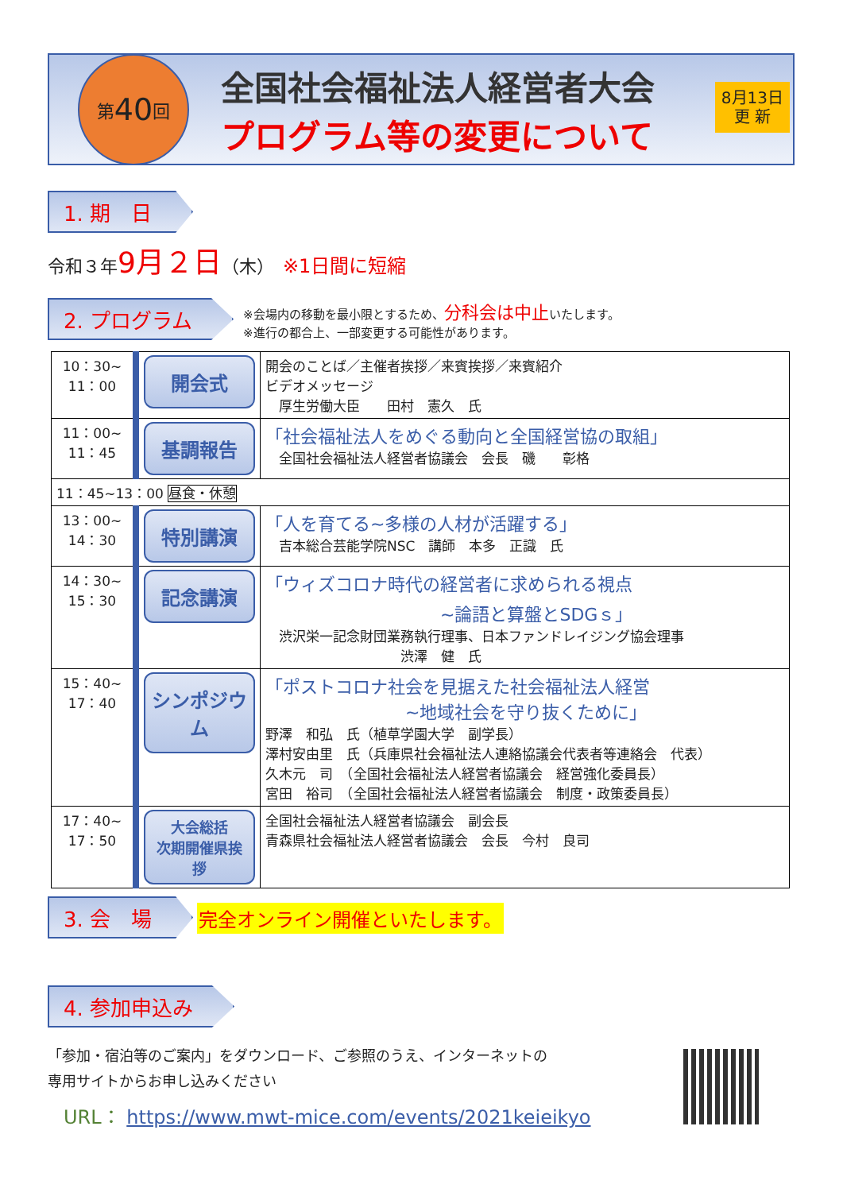第 40 回
全国社会福祉法人経営者大会
プログラム等の変更について
8月13日
更 新
1. 期　日
令和３年9月２日（木）　※1日間に短縮
2. プログラム
※会場内の移動を最小限とするため、分科会は中止いたします。
※進行の都合上、一部変更する可能性があります。
| 10：30~ 11：00 | 開会式 | 開会のことば／主催者挨拶／来賓挨拶／来賓紹介 ビデオメッセージ 厚生労働大臣 田村 憲久 氏 |
| 11：00~ 11：45 | 基調報告 | 「社会福祉法人をめぐる動向と全国経営協の取組」 全国社会福祉法人経営者協議会 会長 磯 彰格 |
| 11：45~13：00 昼食・休憩 | | |
| 13：00~ 14：30 | 特別講演 | 「人を育てる~多様の人材が活躍する」 吉本総合芸能学院NSC 講師 本多 正識 氏 |
| 14：30~ 15：30 | 記念講演 | 「ウィズコロナ時代の経営者に求められる視点 ~論語と算盤とSDGｓ」 渋沢栄一記念財団業務執行理事、日本ファンドレイジング協会理事 渋澤 健 氏 |
| 15：40~ 17：40 | シンポジウム | 「ポストコロナ社会を見据えた社会福祉法人経営 ~地域社会を守り抜くために」 野澤 和弘 氏（植草学園大学 副学長） 澤村安由里 氏（兵庫県社会福祉法人連絡協議会代表者等連絡会 代表） 久木元 司 （全国社会福祉法人経営者協議会 経営強化委員長） 宮田 裕司 （全国社会福祉法人経営者協議会 制度・政策委員長） |
| 17：40~ 17：50 | 大会総括 次期開催県挨拶 | 全国社会福祉法人経営者協議会 副会長 青森県社会福祉法人経営者協議会 会長 今村 良司 |
3. 会　場
完全オンライン開催といたします。
4. 参加申込み
「参加・宿泊等のご案内」をダウンロード、ご参照のうえ、インターネットの
専用サイトからお申し込みください
URL： https://www.mwt-mice.com/events/2021keieikyo